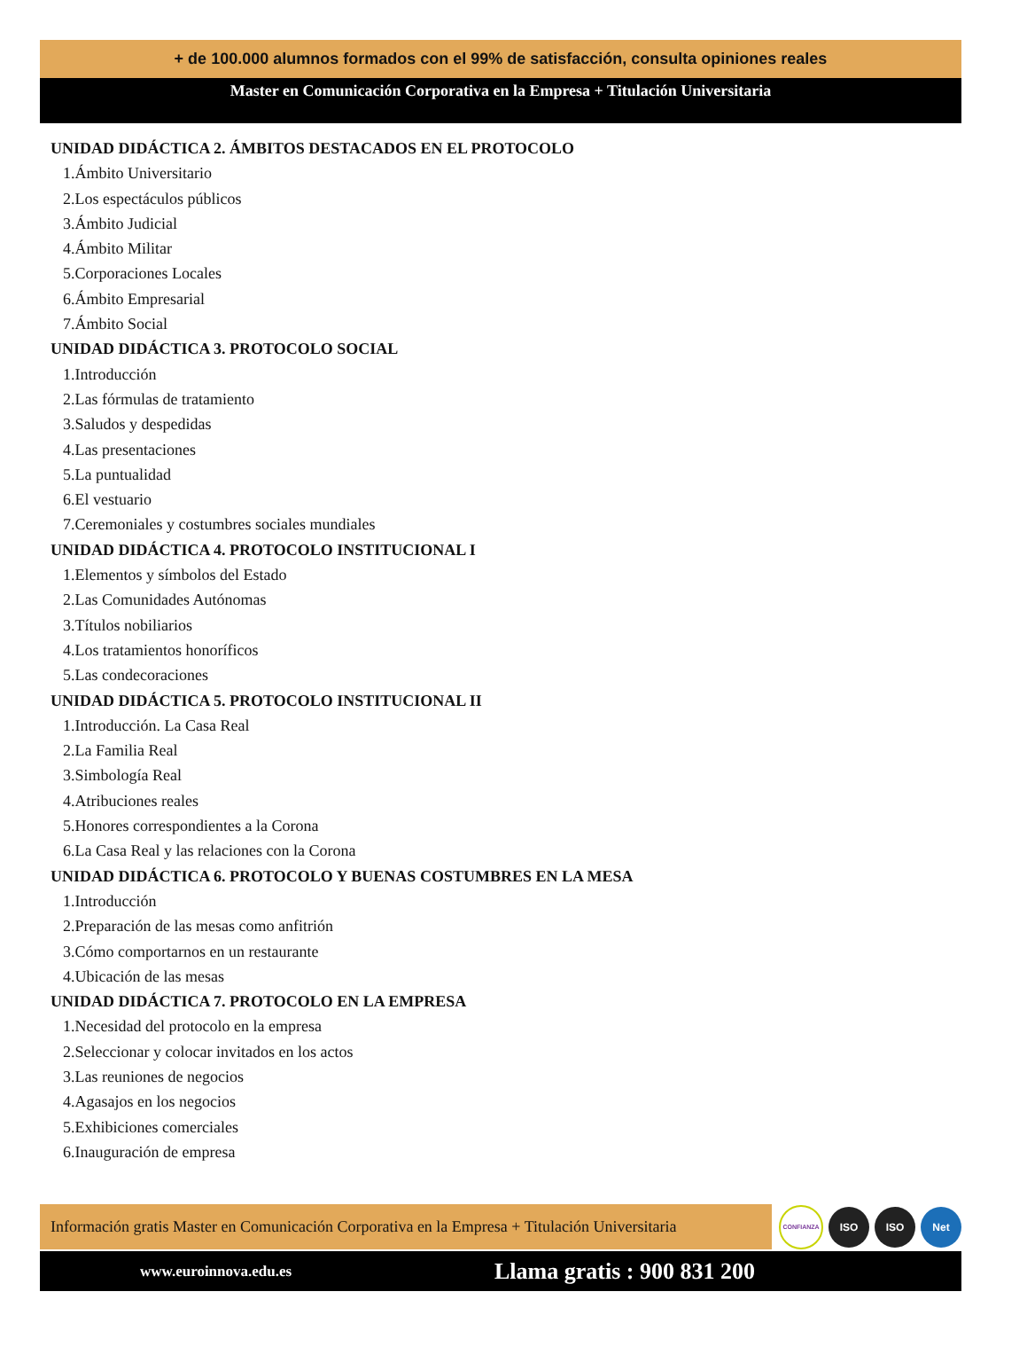+ de 100.000 alumnos formados con el 99% de satisfacción, consulta opiniones reales
Master en Comunicación Corporativa en la Empresa + Titulación Universitaria
UNIDAD DIDÁCTICA 2. ÁMBITOS DESTACADOS EN EL PROTOCOLO
1.Ámbito Universitario
2.Los espectáculos públicos
3.Ámbito Judicial
4.Ámbito Militar
5.Corporaciones Locales
6.Ámbito Empresarial
7.Ámbito Social
UNIDAD DIDÁCTICA 3. PROTOCOLO SOCIAL
1.Introducción
2.Las fórmulas de tratamiento
3.Saludos y despedidas
4.Las presentaciones
5.La puntualidad
6.El vestuario
7.Ceremoniales y costumbres sociales mundiales
UNIDAD DIDÁCTICA 4. PROTOCOLO INSTITUCIONAL I
1.Elementos y símbolos del Estado
2.Las Comunidades Autónomas
3.Títulos nobiliarios
4.Los tratamientos honoríficos
5.Las condecoraciones
UNIDAD DIDÁCTICA 5. PROTOCOLO INSTITUCIONAL II
1.Introducción. La Casa Real
2.La Familia Real
3.Simbología Real
4.Atribuciones reales
5.Honores correspondientes a la Corona
6.La Casa Real y las relaciones con la Corona
UNIDAD DIDÁCTICA 6. PROTOCOLO Y BUENAS COSTUMBRES EN LA MESA
1.Introducción
2.Preparación de las mesas como anfitrión
3.Cómo comportarnos en un restaurante
4.Ubicación de las mesas
UNIDAD DIDÁCTICA 7. PROTOCOLO EN LA EMPRESA
1.Necesidad del protocolo en la empresa
2.Seleccionar y colocar invitados en los actos
3.Las reuniones de negocios
4.Agasajos en los negocios
5.Exhibiciones comerciales
6.Inauguración de empresa
Información gratis Master en Comunicación Corporativa en la Empresa + Titulación Universitaria
CONFIANZA
ISO ISO Net
www.euroinnova.edu.es Llama gratis : 900 831 200